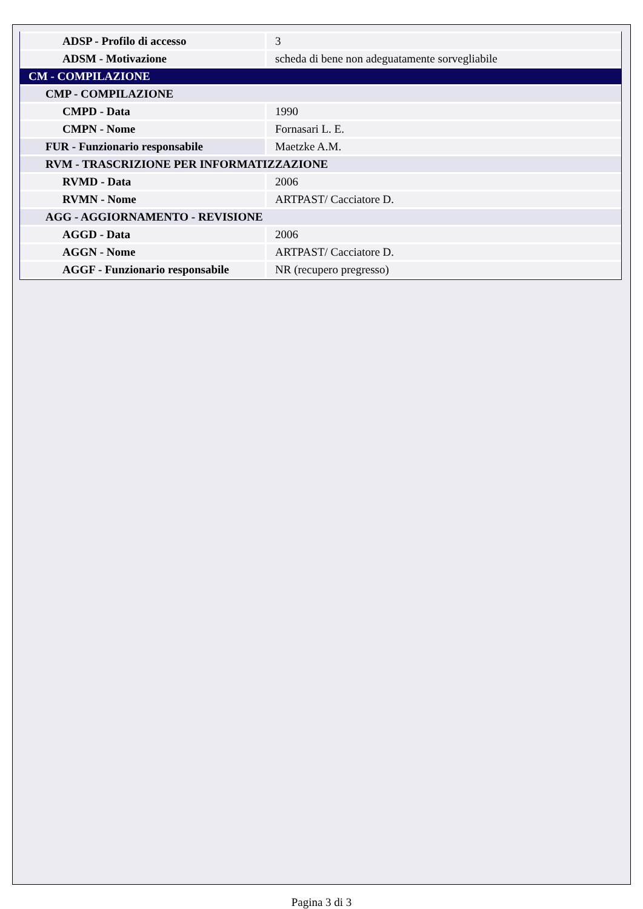| ADSP - Profilo di accesso | 3 |
| ADSM - Motivazione | scheda di bene non adeguatamente sorvegliabile |
| CM - COMPILAZIONE | |
| CMP - COMPILAZIONE | |
| CMPD - Data | 1990 |
| CMPN - Nome | Fornasari L. E. |
| FUR - Funzionario responsabile | Maetzke A.M. |
| RVM - TRASCRIZIONE PER INFORMATIZZAZIONE | |
| RVMD - Data | 2006 |
| RVMN - Nome | ARTPAST/ Cacciatore D. |
| AGG - AGGIORNAMENTO - REVISIONE | |
| AGGD - Data | 2006 |
| AGGN - Nome | ARTPAST/ Cacciatore D. |
| AGGF - Funzionario responsabile | NR (recupero pregresso) |
Pagina 3 di 3